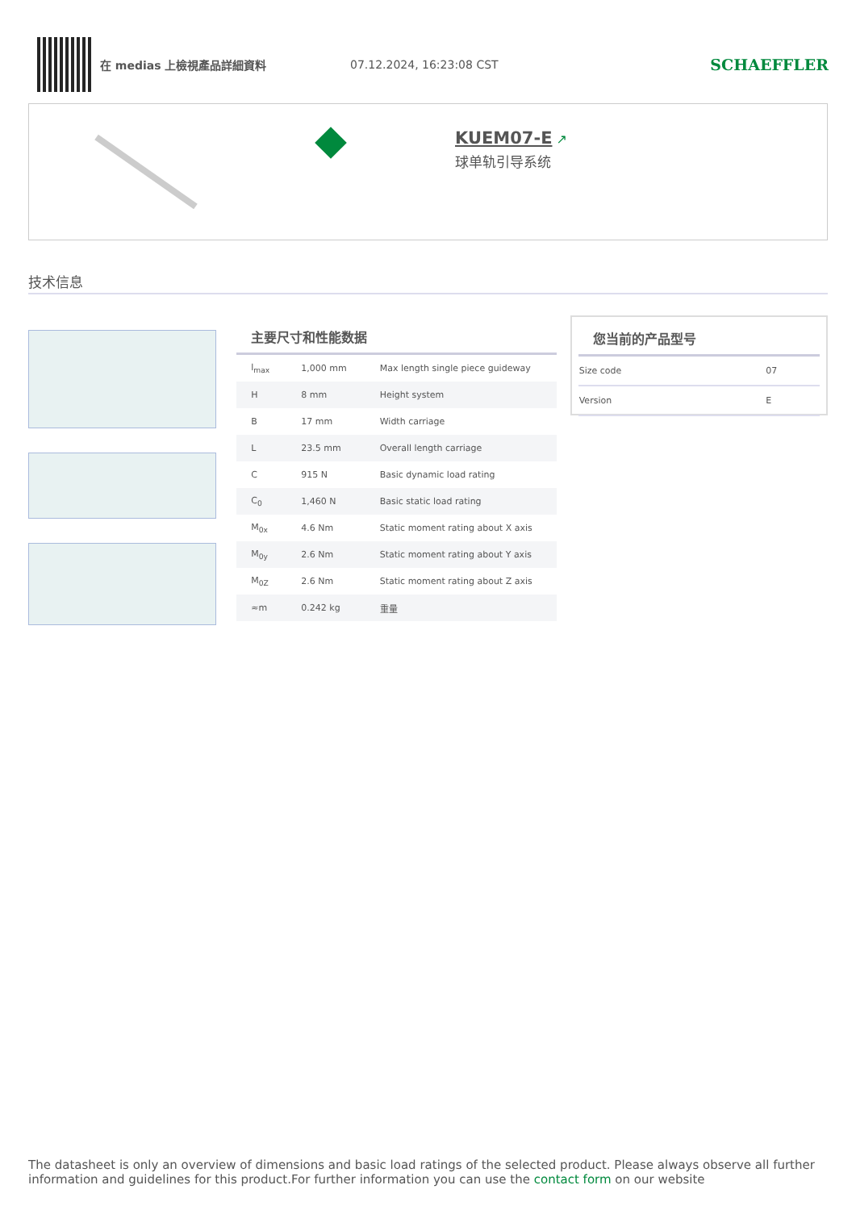在 medias 上檢視產品詳細資料 07.12.2024, 16:23:08 CST
SCHAEFFLER
KUEM07-E ↗
球单轨引导系统
技术信息
主要尺寸和性能数据
| l<sub>max</sub> | 1,000 mm | Max length single piece guideway |
| H | 8 mm | Height system |
| B | 17 mm | Width carriage |
| L | 23.5 mm | Overall length carriage |
| C | 915 N | Basic dynamic load rating |
| C<sub>0</sub> | 1,460 N | Basic static load rating |
| M<sub>0x</sub> | 4.6 Nm | Static moment rating about X axis |
| M<sub>0y</sub> | 2.6 Nm | Static moment rating about Y axis |
| M<sub>0Z</sub> | 2.6 Nm | Static moment rating about Z axis |
| ≈m | 0.242 kg | 重量 |
您当前的产品型号
| Size code | 07 |
| Version | E |
The datasheet is only an overview of dimensions and basic load ratings of the selected product. Please always observe all further information and guidelines for this product.For further information you can use the contact form on our website